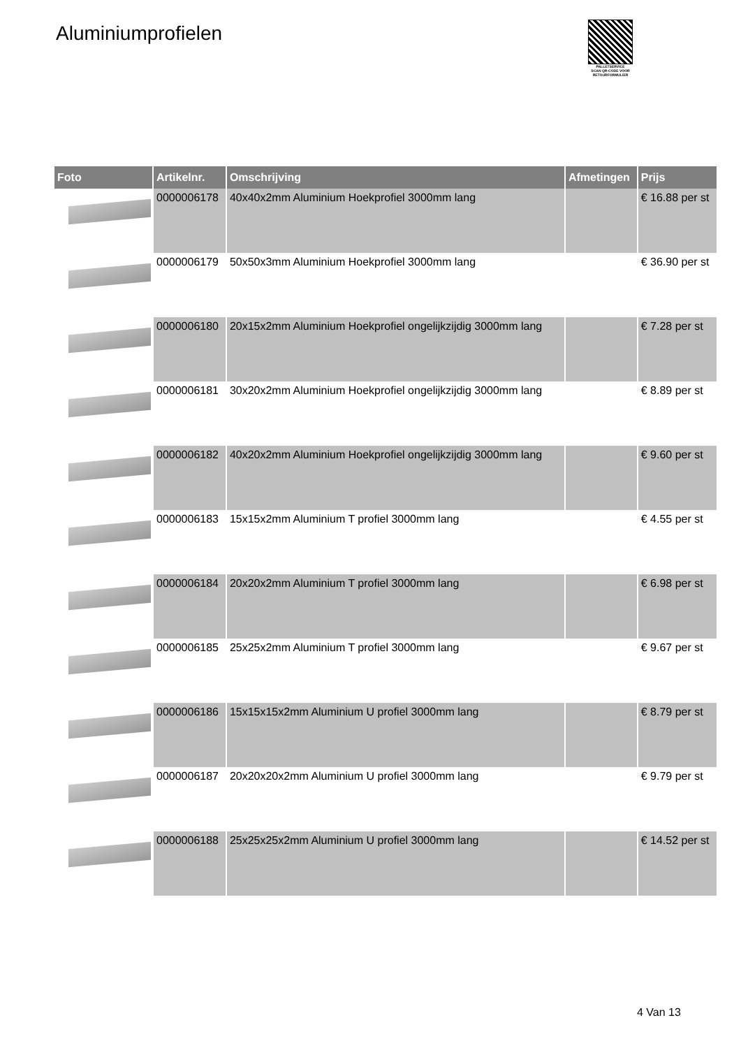Aluminiumprofielen
PALLETSERVICE
SCAN QR-CODE VOOR RETOURFORMULIER
| Foto | Artikelnr. | Omschrijving | Afmetingen | Prijs |
| --- | --- | --- | --- | --- |
| | 0000006178 | 40x40x2mm Aluminium Hoekprofiel 3000mm lang | | € 16.88 per st |
| | 0000006179 | 50x50x3mm Aluminium Hoekprofiel 3000mm lang | | € 36.90 per st |
| | 0000006180 | 20x15x2mm Aluminium Hoekprofiel ongelijkzijdig 3000mm lang | | € 7.28 per st |
| | 0000006181 | 30x20x2mm Aluminium Hoekprofiel ongelijkzijdig 3000mm lang | | € 8.89 per st |
| | 0000006182 | 40x20x2mm Aluminium Hoekprofiel ongelijkzijdig 3000mm lang | | € 9.60 per st |
| | 0000006183 | 15x15x2mm Aluminium T profiel 3000mm lang | | € 4.55 per st |
| | 0000006184 | 20x20x2mm Aluminium T profiel 3000mm lang | | € 6.98 per st |
| | 0000006185 | 25x25x2mm Aluminium T profiel 3000mm lang | | € 9.67 per st |
| | 0000006186 | 15x15x15x2mm Aluminium U profiel 3000mm lang | | € 8.79 per st |
| | 0000006187 | 20x20x20x2mm Aluminium U profiel 3000mm lang | | € 9.79 per st |
| | 0000006188 | 25x25x25x2mm Aluminium U profiel 3000mm lang | | € 14.52 per st |
4 Van 13